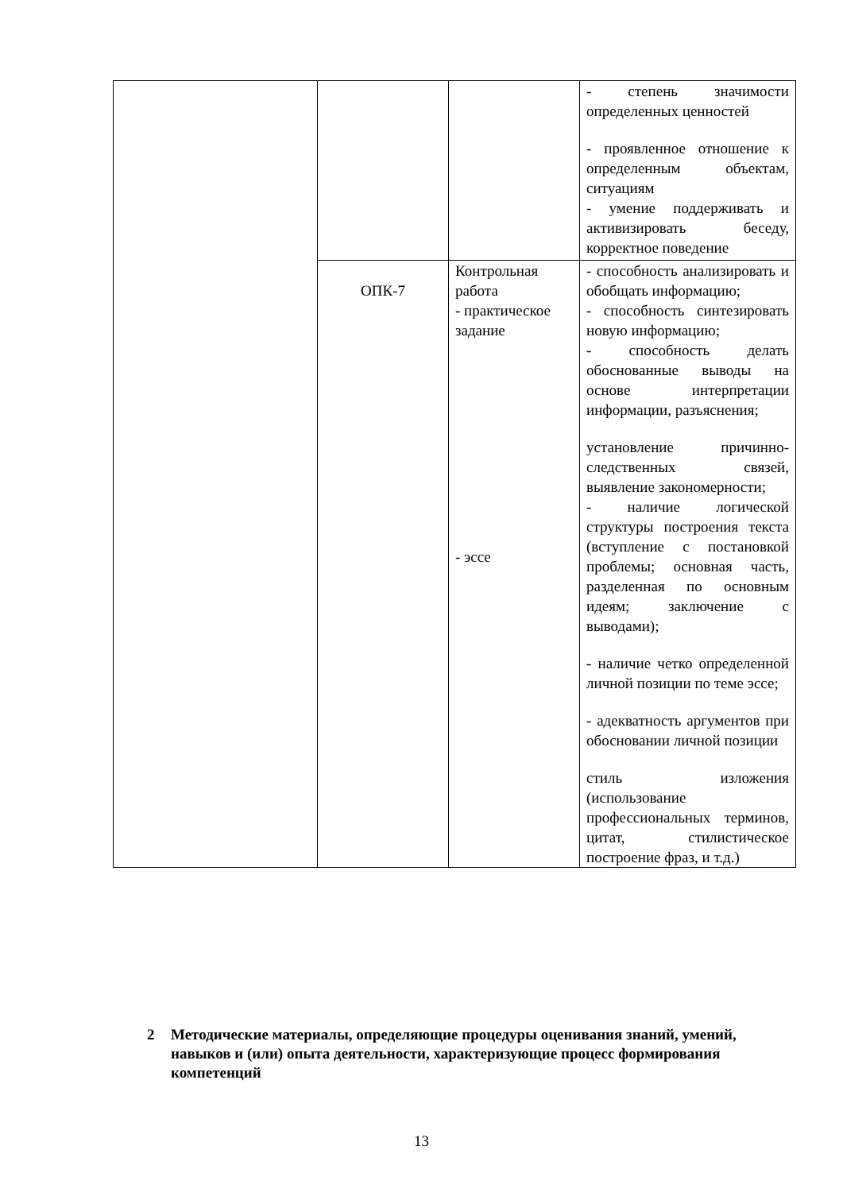| | | | - степень значимости определенных ценностей - проявленное отношение к определенным объектам, ситуациям - умение поддерживать и активизировать беседу, корректное поведение |
| | ОПК-7 | Контрольная работа - практическое задание - эссе | - способность анализировать и обобщать информацию; - способность синтезировать новую информацию; - способность делать обоснованные выводы на основе интерпретации информации, разъяснения; установление причинно-следственных связей, выявление закономерности; - наличие логической структуры построения текста (вступление с постановкой проблемы; основная часть, разделенная по основным идеям; заключение с выводами); - наличие четко определенной личной позиции по теме эссе; - адекватность аргументов при обосновании личной позиции стиль изложения (использование профессиональных терминов, цитат, стилистическое построение фраз, и т.д.) |
2 Методические материалы, определяющие процедуры оценивания знаний, умений, навыков и (или) опыта деятельности, характеризующие процесс формирования компетенций
13